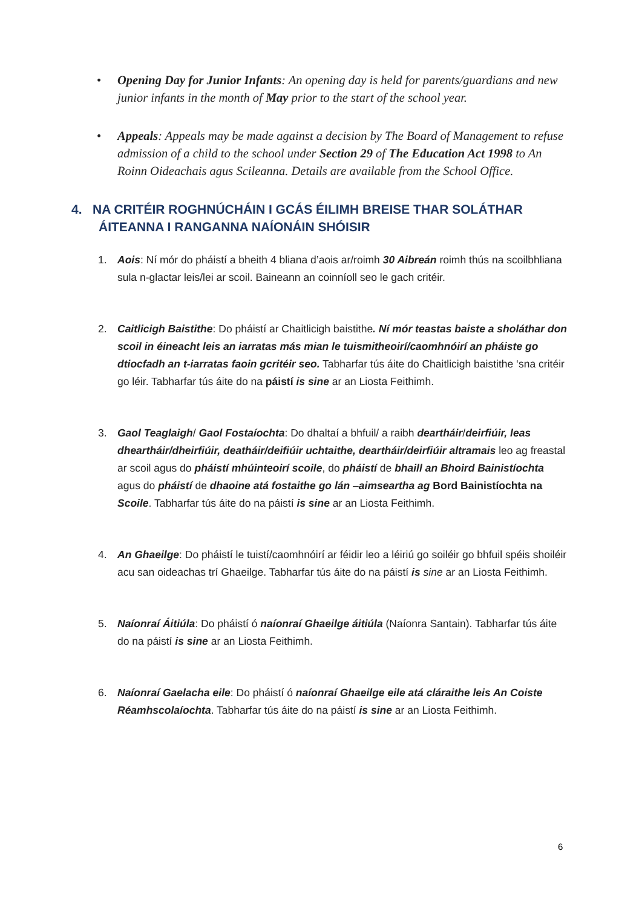• Opening Day for Junior Infants: An opening day is held for parents/guardians and new junior infants in the month of May prior to the start of the school year.
• Appeals: Appeals may be made against a decision by The Board of Management to refuse admission of a child to the school under Section 29 of The Education Act 1998 to An Roinn Oideachais agus Scileanna. Details are available from the School Office.
4. NA CRITÉIR ROGHNÚCHÁIN I GCÁS ÉILIMH BREISE THAR SOLÁTHAR ÁITEANNA I RANGANNA NAÍONÁIN SHÓISIR
1. Aois: Ní mór do pháistí a bheith 4 bliana d’aois ar/roimh 30 Aibreán roimh thús na scoilbhliana sula n-glactar leis/lei ar scoil. Baineann an coinníoll seo le gach critéir.
2. Caitlicigh Baistithe: Do pháistí ar Chaitlicigh baistithe. Ní mór teastas baiste a sholáthar don scoil in éineacht leis an iarratas más mian le tuismitheoirí/caomhnóirí an pháiste go dtiocfadh an t-iarratas faoin gcritéir seo. Tabharfar tús áite do Chaitlicigh baistithe ‘sna critéir go léir. Tabharfar tús áite do na páistí is sine ar an Liosta Feithimh.
3. Gaol Teaglaigh/ Gaol Fostaíochta: Do dhaltaí a bhfuil/ a raibh deartháir/deirfiúir, leas dheartháir/dheirfiúir, deatháir/deifiúir uchtaithe, deartháir/deirfiúir altramais leo ag freastal ar scoil agus do pháistí mhúinteoirí scoile, do pháistí de bhaill an Bhoird Bainistíochta agus do pháistí de dhaoine atá fostaithe go lán –aimseartha ag Bord Bainistíochta na Scoile. Tabharfar tús áite do na páistí is sine ar an Liosta Feithimh.
4. An Ghaeilge: Do pháistí le tuistí/caomhnóirí ar féidir leo a léiriú go soiléir go bhfuil spéis shoiléir acu san oideachas trí Ghaeilge. Tabharfar tús áite do na páistí is sine ar an Liosta Feithimh.
5. Naíonraí Áitiúla: Do pháistí ó naíonraí Ghaeilge áitiúla (Naíonra Santain). Tabharfar tús áite do na páistí is sine ar an Liosta Feithimh.
6. Naíonraí Gaelacha eile: Do pháistí ó naíonraí Ghaeilge eile atá cláraithe leis An Coiste Réamhscolaíochta. Tabharfar tús áite do na páistí is sine ar an Liosta Feithimh.
6